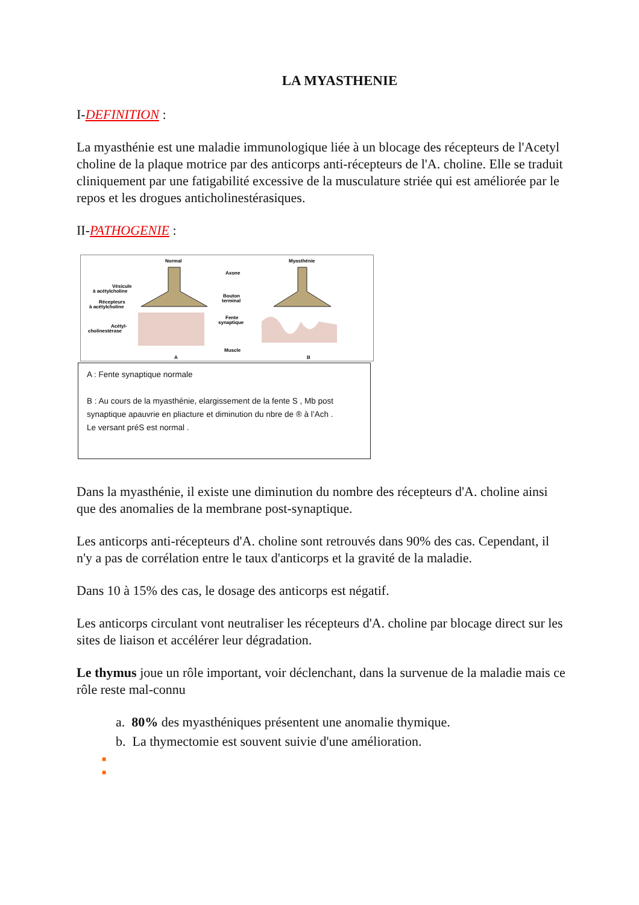LA MYASTHENIE
I-DEFINITION :
La myasthénie est une maladie immunologique liée à un blocage des récepteurs de l'Acetyl choline de la plaque motrice par des anticorps anti-récepteurs de l'A. choline. Elle se traduit cliniquement par une fatigabilité excessive de la musculature striée qui est améliorée par le repos et les drogues anticholinestérasiques.
II-PATHOGENIE :
Normal
Myasthénie
Axone
Bouton
terminal
Fente
synaptique
Muscle
Vésicule
à acétylcholine
Récepteurs
à acétylcholine
Acétyl-
cholinestérase
A
B
A : Fente synaptique normale
B : Au cours de la myasthénie, elargissement de la fente S , Mb post synaptique apauvrie en pliacture et diminution du nbre de ® à l’Ach .
Le versant préS est normal .
Dans la myasthénie, il existe une diminution du nombre des récepteurs d'A. choline ainsi que des anomalies de la membrane post-synaptique.
Les anticorps anti-récepteurs d'A. choline sont retrouvés dans 90% des cas. Cependant, il n'y a pas de corrélation entre le taux d'anticorps et la gravité de la maladie.
Dans 10 à 15% des cas, le dosage des anticorps est négatif.
Les anticorps circulant vont neutraliser les récepteurs d'A. choline par blocage direct sur les sites de liaison et accélérer leur dégradation.
Le thymus joue un rôle important, voir déclenchant, dans la survenue de la maladie mais ce rôle reste mal-connu
a. 80% des myasthéniques présentent une anomalie thymique.
b. La thymectomie est souvent suivie d'une amélioration.
■
■